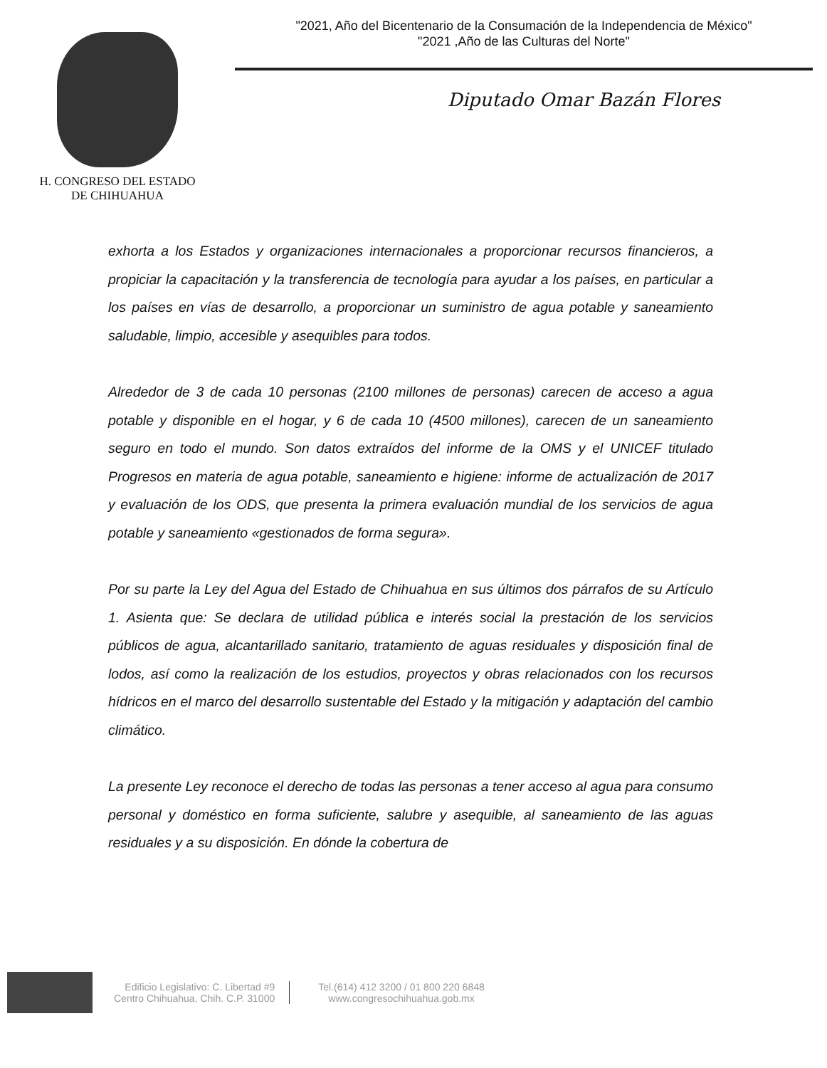H. CONGRESO DEL ESTADO
DE CHIHUAHUA
"2021, Año del Bicentenario de la Consumación de la Independencia de México"
"2021 ,Año de las Culturas del Norte"
Diputado Omar Bazán Flores
exhorta a los Estados y organizaciones internacionales a proporcionar recursos financieros, a propiciar la capacitación y la transferencia de tecnología para ayudar a los países, en particular a los países en vías de desarrollo, a proporcionar un suministro de agua potable y saneamiento saludable, limpio, accesible y asequibles para todos.
Alrededor de 3 de cada 10 personas (2100 millones de personas) carecen de acceso a agua potable y disponible en el hogar, y 6 de cada 10 (4500 millones), carecen de un saneamiento seguro en todo el mundo. Son datos extraídos del informe de la OMS y el UNICEF titulado Progresos en materia de agua potable, saneamiento e higiene: informe de actualización de 2017 y evaluación de los ODS, que presenta la primera evaluación mundial de los servicios de agua potable y saneamiento «gestionados de forma segura».
Por su parte la Ley del Agua del Estado de Chihuahua en sus últimos dos párrafos de su Artículo 1. Asienta que: Se declara de utilidad pública e interés social la prestación de los servicios públicos de agua, alcantarillado sanitario, tratamiento de aguas residuales y disposición final de lodos, así como la realización de los estudios, proyectos y obras relacionados con los recursos hídricos en el marco del desarrollo sustentable del Estado y la mitigación y adaptación del cambio climático.
La presente Ley reconoce el derecho de todas las personas a tener acceso al agua para consumo personal y doméstico en forma suficiente, salubre y asequible, al saneamiento de las aguas residuales y a su disposición. En dónde la cobertura de
Edificio Legislativo: C. Libertad #9
Centro Chihuahua, Chih. C.P. 31000
Tel.(614) 412 3200 / 01 800 220 6848
www.congresochihuahua.gob.mx